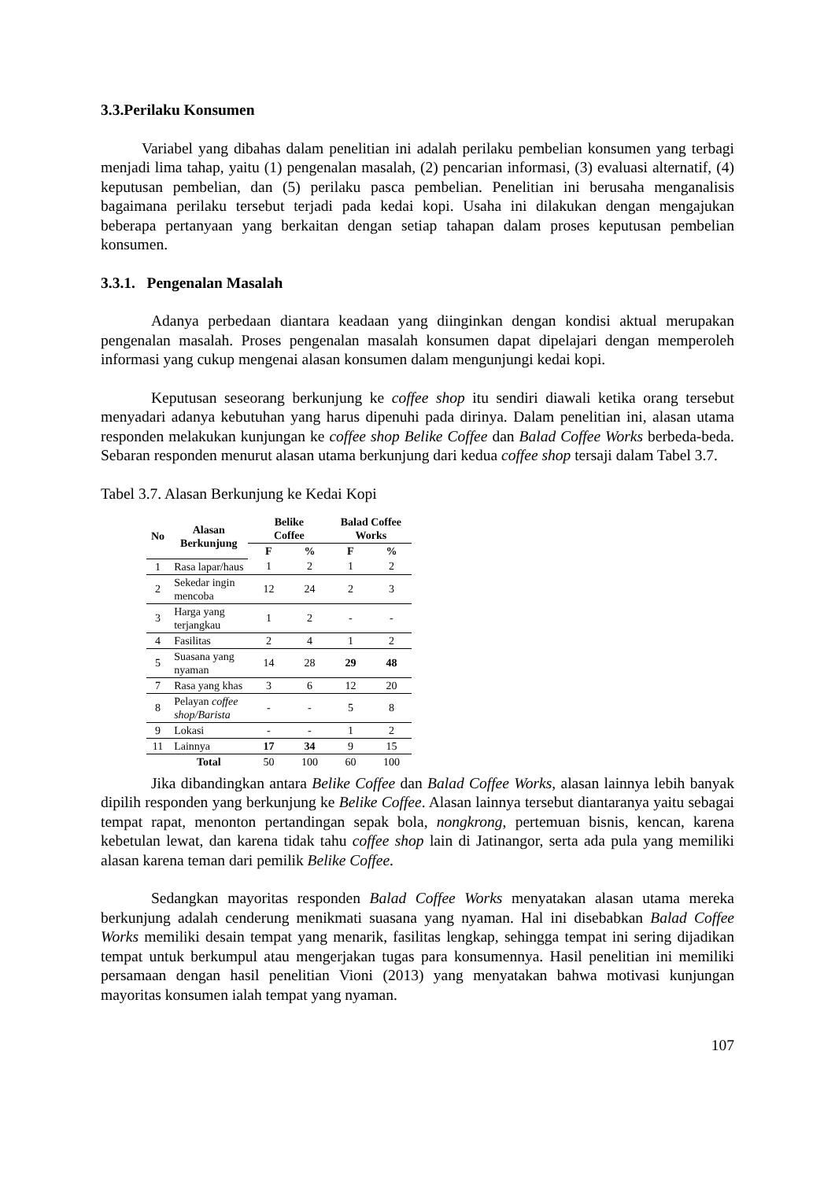3.3.Perilaku Konsumen
Variabel yang dibahas dalam penelitian ini adalah perilaku pembelian konsumen yang terbagi menjadi lima tahap, yaitu (1) pengenalan masalah, (2) pencarian informasi, (3) evaluasi alternatif, (4) keputusan pembelian, dan (5) perilaku pasca pembelian. Penelitian ini berusaha menganalisis bagaimana perilaku tersebut terjadi pada kedai kopi. Usaha ini dilakukan dengan mengajukan beberapa pertanyaan yang berkaitan dengan setiap tahapan dalam proses keputusan pembelian konsumen.
3.3.1. Pengenalan Masalah
Adanya perbedaan diantara keadaan yang diinginkan dengan kondisi aktual merupakan pengenalan masalah. Proses pengenalan masalah konsumen dapat dipelajari dengan memperoleh informasi yang cukup mengenai alasan konsumen dalam mengunjungi kedai kopi.
Keputusan seseorang berkunjung ke coffee shop itu sendiri diawali ketika orang tersebut menyadari adanya kebutuhan yang harus dipenuhi pada dirinya. Dalam penelitian ini, alasan utama responden melakukan kunjungan ke coffee shop Belike Coffee dan Balad Coffee Works berbeda-beda. Sebaran responden menurut alasan utama berkunjung dari kedua coffee shop tersaji dalam Tabel 3.7.
Tabel 3.7. Alasan Berkunjung ke Kedai Kopi
| No | Alasan Berkunjung | Belike Coffee | | Balad Coffee Works | |
| --- | --- | --- | --- | --- | --- |
| | | F | % | F | % |
| 1 | Rasa lapar/haus | 1 | 2 | 1 | 2 |
| 2 | Sekedar ingin mencoba | 12 | 24 | 2 | 3 |
| 3 | Harga yang terjangkau | 1 | 2 | - | - |
| 4 | Fasilitas | 2 | 4 | 1 | 2 |
| 5 | Suasana yang nyaman | 14 | 28 | 29 | 48 |
| 7 | Rasa yang khas | 3 | 6 | 12 | 20 |
| 8 | Pelayan coffee shop/Barista | - | - | 5 | 8 |
| 9 | Lokasi | - | - | 1 | 2 |
| 11 | Lainnya | 17 | 34 | 9 | 15 |
| | Total | 50 | 100 | 60 | 100 |
Jika dibandingkan antara Belike Coffee dan Balad Coffee Works, alasan lainnya lebih banyak dipilih responden yang berkunjung ke Belike Coffee. Alasan lainnya tersebut diantaranya yaitu sebagai tempat rapat, menonton pertandingan sepak bola, nongkrong, pertemuan bisnis, kencan, karena kebetulan lewat, dan karena tidak tahu coffee shop lain di Jatinangor, serta ada pula yang memiliki alasan karena teman dari pemilik Belike Coffee.
Sedangkan mayoritas responden Balad Coffee Works menyatakan alasan utama mereka berkunjung adalah cenderung menikmati suasana yang nyaman. Hal ini disebabkan Balad Coffee Works memiliki desain tempat yang menarik, fasilitas lengkap, sehingga tempat ini sering dijadikan tempat untuk berkumpul atau mengerjakan tugas para konsumennya. Hasil penelitian ini memiliki persamaan dengan hasil penelitian Vioni (2013) yang menyatakan bahwa motivasi kunjungan mayoritas konsumen ialah tempat yang nyaman.
107